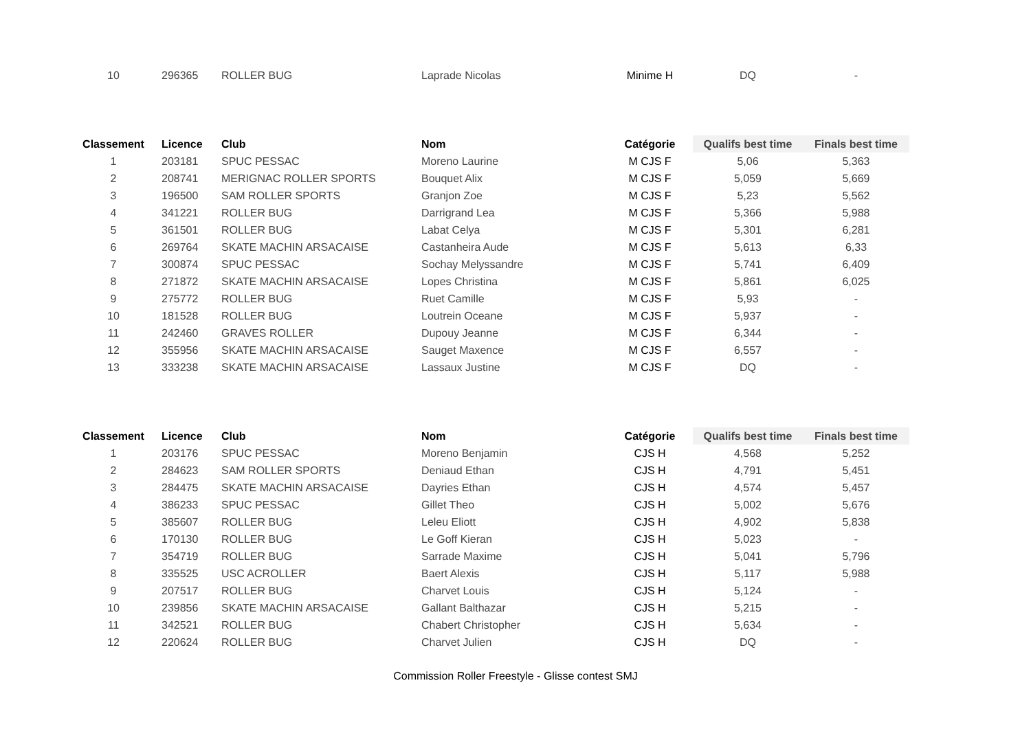| 10 | 296365 | ROLLER BUG | Laprade Nicolas | Minime H | DQ | - |
| Classement | Licence | Club | Nom | Catégorie | Qualifs best time | Finals best time |
| --- | --- | --- | --- | --- | --- | --- |
| 1 | 203181 | SPUC PESSAC | Moreno Laurine | M CJS F | 5,06 | 5,363 |
| 2 | 208741 | MERIGNAC ROLLER SPORTS | Bouquet Alix | M CJS F | 5,059 | 5,669 |
| 3 | 196500 | SAM ROLLER SPORTS | Granjon Zoe | M CJS F | 5,23 | 5,562 |
| 4 | 341221 | ROLLER BUG | Darrigrand Lea | M CJS F | 5,366 | 5,988 |
| 5 | 361501 | ROLLER BUG | Labat Celya | M CJS F | 5,301 | 6,281 |
| 6 | 269764 | SKATE MACHIN ARSACAISE | Castanheira Aude | M CJS F | 5,613 | 6,33 |
| 7 | 300874 | SPUC PESSAC | Sochay Melyssandre | M CJS F | 5,741 | 6,409 |
| 8 | 271872 | SKATE MACHIN ARSACAISE | Lopes Christina | M CJS F | 5,861 | 6,025 |
| 9 | 275772 | ROLLER BUG | Ruet Camille | M CJS F | 5,93 | - |
| 10 | 181528 | ROLLER BUG | Loutrein Oceane | M CJS F | 5,937 | - |
| 11 | 242460 | GRAVES ROLLER | Dupouy Jeanne | M CJS F | 6,344 | - |
| 12 | 355956 | SKATE MACHIN ARSACAISE | Sauget Maxence | M CJS F | 6,557 | - |
| 13 | 333238 | SKATE MACHIN ARSACAISE | Lassaux Justine | M CJS F | DQ | - |
| Classement | Licence | Club | Nom | Catégorie | Qualifs best time | Finals best time |
| --- | --- | --- | --- | --- | --- | --- |
| 1 | 203176 | SPUC PESSAC | Moreno Benjamin | CJS H | 4,568 | 5,252 |
| 2 | 284623 | SAM ROLLER SPORTS | Deniaud Ethan | CJS H | 4,791 | 5,451 |
| 3 | 284475 | SKATE MACHIN ARSACAISE | Dayries Ethan | CJS H | 4,574 | 5,457 |
| 4 | 386233 | SPUC PESSAC | Gillet Theo | CJS H | 5,002 | 5,676 |
| 5 | 385607 | ROLLER BUG | Leleu Eliott | CJS H | 4,902 | 5,838 |
| 6 | 170130 | ROLLER BUG | Le Goff Kieran | CJS H | 5,023 | - |
| 7 | 354719 | ROLLER BUG | Sarrade Maxime | CJS H | 5,041 | 5,796 |
| 8 | 335525 | USC ACROLLER | Baert Alexis | CJS H | 5,117 | 5,988 |
| 9 | 207517 | ROLLER BUG | Charvet Louis | CJS H | 5,124 | - |
| 10 | 239856 | SKATE MACHIN ARSACAISE | Gallant Balthazar | CJS H | 5,215 | - |
| 11 | 342521 | ROLLER BUG | Chabert Christopher | CJS H | 5,634 | - |
| 12 | 220624 | ROLLER BUG | Charvet Julien | CJS H | DQ | - |
Commission Roller Freestyle - Glisse contest SMJ